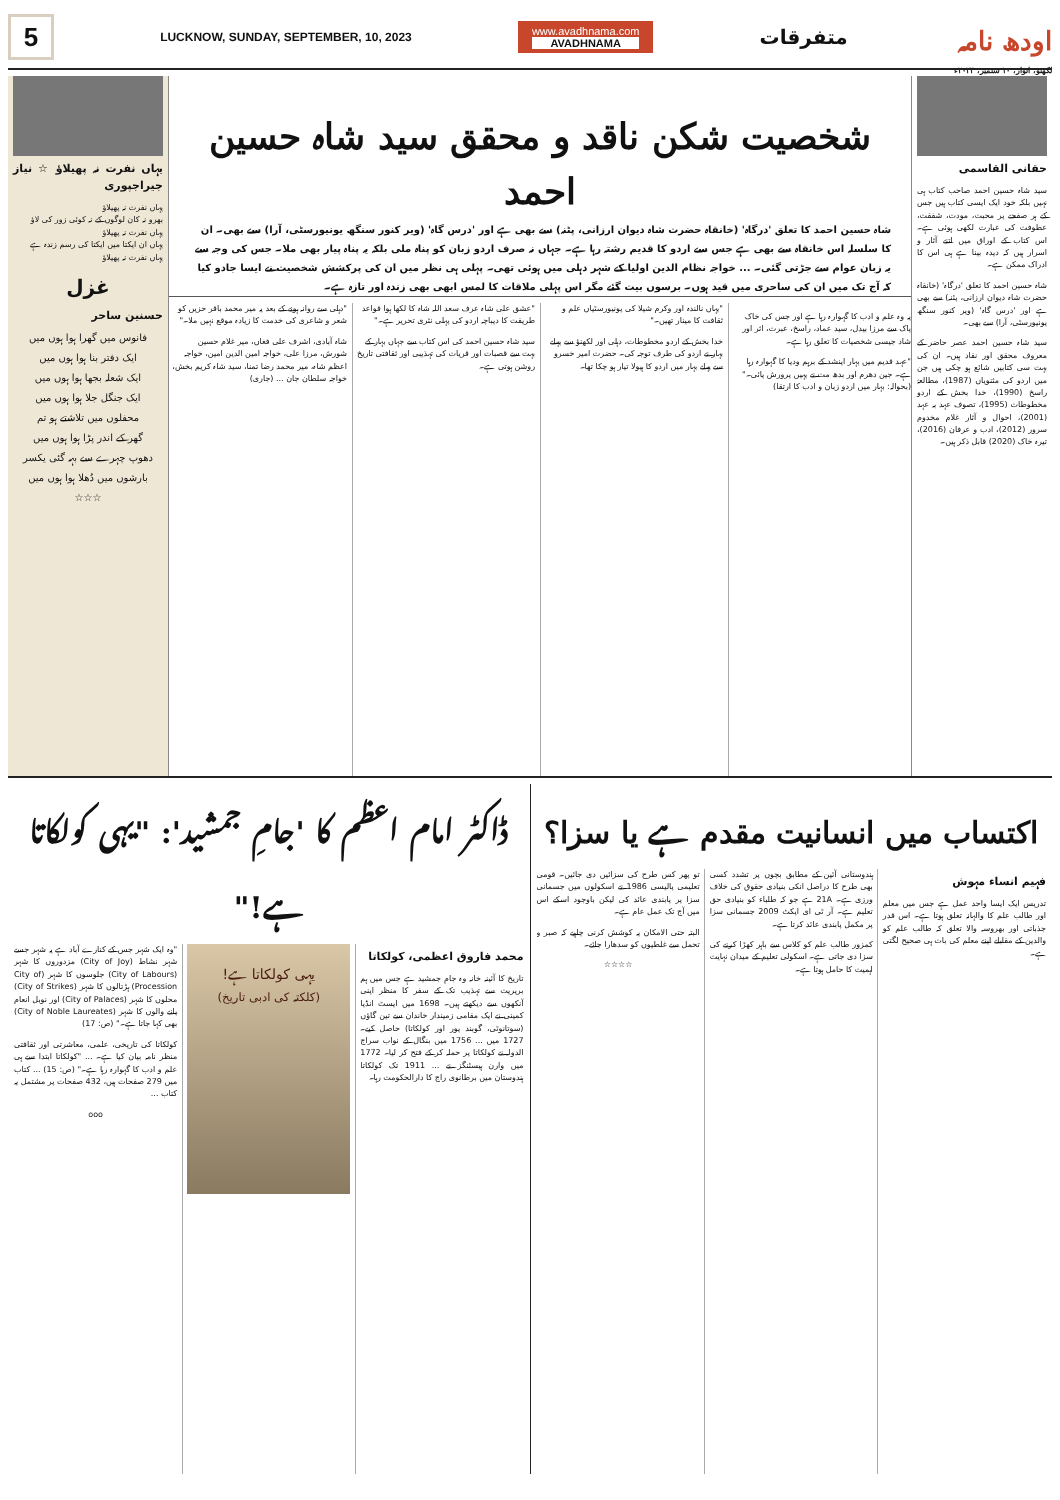5
LUCKNOW, SUNDAY, SEPTEMBER, 10, 2023
www.avadhnama.com
AVADHNAMA
متفرقات
اودھ نامہ
لکھنؤ، اتوار، ۱۰ ستمبر، ۲۰۲۳ء
حقانی القاسمی
سید شاہ حسین احمد صاحب کتاب ہی نہیں بلکہ خود ایک ایسی کتاب ہیں جس کے ہر صفحے پر محبت، مودت، شفقت، عطوفت کی عبارت لکھی ہوئی ہے۔ اس کتاب کے اوراق میں اتنے آثار و اسرار ہیں کہ دیدہ بینا ہے ہی اس کا ادراک ممکن ہے۔
شاہ حسین احمد کا تعلق 'درگاہ' (خانقاہ حضرت شاہ دیوان ارزانی، پٹنہ) سے بھی ہے اور 'درس گاہ' (ویر کنور سنگھ یونیورسٹی، آرا) سے بھی۔
سید شاہ حسین احمد عصر حاضر کے معروف محقق اور نقاد ہیں۔ ان کی بہت سی کتابیں شائع ہو چکی ہیں جن میں اردو کی مثنویاں (1987)، مطالعۂ راسخ (1990)، خدا بخش کے اردو مخطوطات (1995)، تصوف عہد بہ عہد (2001)، احوال و آثار غلام مخدوم سرور (2012)، ادب و عرفان (2016)، تیرہ خاک (2020) قابل ذکر ہیں۔
شخصیت شکن ناقد و محقق سید شاہ حسین احمد
شاہ حسین احمد کا تعلق 'درگاہ' (خانقاہ حضرت شاہ دیوان ارزانی، پٹنہ) سے بھی ہے اور 'درس گاہ' (ویر کنور سنگھ یونیورسٹی، آرا) سے بھی۔ ان کا سلسلہ اس خانقاہ سے بھی ہے جس سے اردو کا قدیم رشتہ رہا ہے۔ جہاں نہ صرف اردو زبان کو پناہ ملی بلکہ یہ پناہ پیار بھی ملا۔ جس کی وجہ سے یہ زبان عوام سے جڑتی گئی۔ ... خواجہ نظام الدین اولیا کے شہر دہلی میں ہوئی تھی۔ پہلی ہی نظر میں ان کی پرکشش شخصیت نے ایسا جادو کیا کہ آج تک میں ان کی ساحری میں قید ہوں۔ برسوں بیت گئے مگر اس پہلی ملاقات کا لمس ابھی بھی زندہ اور تازہ ہے۔
یہ وہ علم و ادب کا گہوارہ رہا ہے اور جس کی خاک پاک سے مرزا بیدل، سید عماد، راسخ، عبرت، اثر اور شاد جیسی شخصیات کا تعلق رہا ہے۔
"عہد قدیم میں بہار اپنشد کے برہم ودیا کا گہوارہ رہا ہے۔ جین دھرم اور بدھ مت نے یہیں پرورش پائی۔" (بحوالہ: بہار میں اردو زبان و ادب کا ارتقا)
"یہاں نالندہ اور وکرم شیلا کی یونیورسٹیاں علم و ثقافت کا مینار تھیں۔"
خدا بخش کے اردو مخطوطات، دہلی اور لکھنؤ سے پہلے بہار نے اردو کی طرف توجہ کی۔ حضرت امیر خسرو سے پہلے بہار میں اردو کا ہیولا تیار ہو چکا تھا۔
"عشق علی شاہ عرف سعد اللہ شاہ کا لکھا ہوا قواعد طریقت کا دیباچہ اردو کی پہلی نثری تحریر ہے۔"
سید شاہ حسین احمد کی اس کتاب سے جہاں بہار کے بہت سے قصبات اور قریات کی تہذیبی اور ثقافتی تاریخ روشن ہوتی ہے۔
"دہلی سے روانہ ہونے کے بعد یہ میر محمد باقر حزیں کو شعر و شاعری کی خدمت کا زیادہ موقع نہیں ملا۔"
شاہ آبادی، اشرف علی فغاں، میر غلام حسین شورش، مرزا علی، خواجہ امین الدین امین، خواجہ اعظم شاہ، میر محمد رضا تمنا، سید شاہ کریم بخش، خواجہ سلطان جان ... (جاری)
یہاں نفرت نہ پھیلاؤ ☆ نیاز جیراجپوری
یہاں نفرت نہ پھیلاؤ
بھرو نہ کان لوگوں کے نہ کوئی زور کی لاؤ
یہاں نفرت نہ پھیلاؤ
یہاں ان ایکتا میں ایکتا کی رسم زندہ ہے
یہاں نفرت نہ پھیلاؤ
غزل
حسنین ساحر
فانوس میں گھرا ہوا ہوں میں
ایک دفتر بنا ہوا ہوں میں
ایک شعلہ بجھا ہوا ہوں میں
ایک جنگل جلا ہوا ہوں میں
محفلوں میں تلاشتے ہو تم
گھر کے اندر پڑا ہوا ہوں میں
دھوپ چہرے سے بہہ گئی یکسر
بارشوں میں دُھلا ہوا ہوں میں
☆☆☆
اکتساب میں انسانیت مقدم ہے یا سزا؟
فہیم انساء مہوش
تدریس ایک ایسا واحد عمل ہے جس میں معلم اور طالب علم کا والہانہ تعلق ہوتا ہے۔ اس قدر جذباتی اور بھروسہ والا تعلق کہ طالب علم کو والدین کے مقابلے اپنے معلم کی بات ہی صحیح لگتی ہے۔
ہندوستانی آئین کے مطابق بچوں پر تشدد کسی بھی طرح کا دراصل انکی بنیادی حقوق کی خلاف ورزی ہے۔ 21A ہے جو کہ طلباء کو بنیادی حق تعلیم ہے۔ آر ٹی ای ایکٹ 2009 جسمانی سزا پر مکمل پابندی عائد کرتا ہے۔
کمزور طالب علم کو کلاس سے باہر کھڑا کرنے کی سزا دی جاتی ہے۔ اسکولی تعلیم کے میدان نہایت اہمیت کا حامل ہوتا ہے۔
تو پھر کس طرح کی سزائیں دی جائیں۔ قومی تعلیمی پالیسی 1986 نے اسکولوں میں جسمانی سزا پر پابندی عائد کی لیکن باوجود اسکے اس میں آج تک عمل عام ہے۔
البتہ حتی الامکان یہ کوشش کرنی چاہیے کہ صبر و تحمل سے غلطیوں کو سدھارا جائے۔
☆☆☆☆
ڈاکٹر امام اعظم کا 'جامِ جمشید': "یہی کولکاتا ہے!"
محمد فاروق اعظمی، کولکاتا
تاریخ کا آئینہ خانہ وہ جامِ جمشید ہے جس میں ہم بریریت سے تہذیب تک کے سفر کا منظر اپنی آنکھوں سے دیکھتے ہیں۔ 1698 میں ایسٹ انڈیا کمپنی نے ایک مقامی زمیندار خاندان سے تین گاؤں (سوتانوٹی، گوبند پور اور کولکاتا) حاصل کیے۔ 1727 میں ... 1756 میں بنگال کے نواب سراج الدولہ نے کولکاتا پر حملہ کر کے فتح کر لیا۔ 1772 میں وارن ہیسٹنگز نے ... 1911 تک کولکاتا ہندوستان میں برطانوی راج کا دارالحکومت رہا۔
یہی کولکاتا ہے!
(کلکتہ کی ادبی تاریخ)
"وہ ایک شہر جس کے کنارے آباد ہے یہ شہر جسے شہر نشاط (City of Joy) مزدوروں کا شہر (City of Labours) جلوسوں کا شہر (City of Procession) ہڑتالوں کا شہر (City of Strikes) محلوں کا شہر (City of Palaces) اور نوبل انعام پانے والوں کا شہر (City of Noble Laureates) بھی کہا جاتا ہے۔" (ص: 17)
کولکاتا کی تاریخی، علمی، معاشرتی اور ثقافتی منظر نامہ بیان کیا ہے۔ ... "کولکاتا ابتدا سے ہی علم و ادب کا گہوارہ رہا ہے۔" (ص: 15) ... کتاب میں 279 صفحات ہیں، 432 صفحات پر مشتمل یہ کتاب ...
ooo